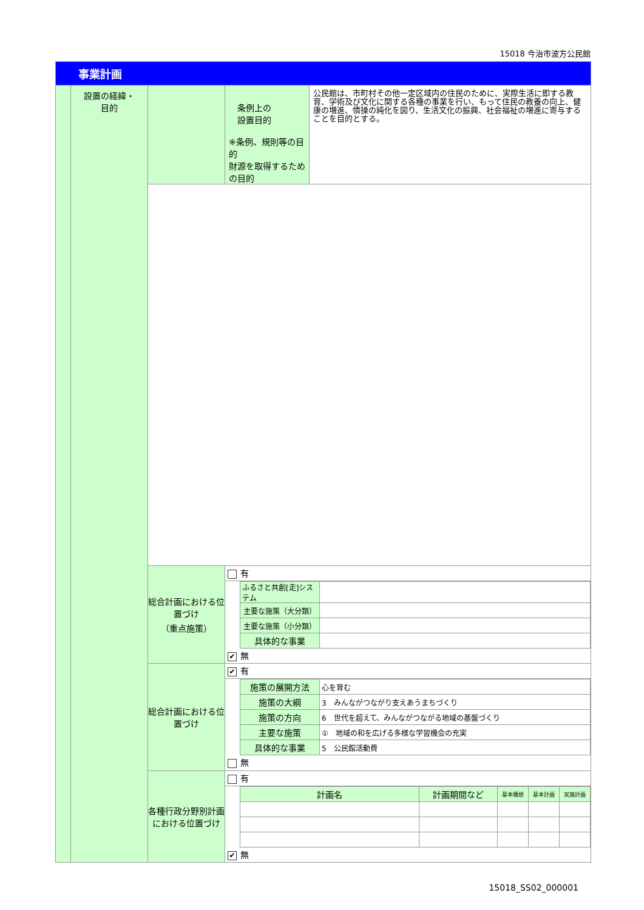15018 今治市波方公民館
| 事業計画 | | | | |
| | 設置の経緯・ 目的 | | 条例上の 設置目的 ※条例、規則等の目的 財源を取得するための目的 | 公民館は、市町村その他一定区域内の住民のために、実際生活に即する教育、学術及び文化に関する各種の事業を行い、もって住民の教養の向上、健康の増進、情操の純化を図り、生活文化の振興、社会福祉の増進に寄与することを目的とする。 |
| | | 総合計画における位置づけ （重点施策） | 有 / ふるさと共創[走]システム / / / 主要な施策（大分類） / / / 主要な施策（小分類） / / / 具体的な事業 / / ✔ 無 | |
| | | 総合計画における位置づけ | ✔ 有 / 施策の展開方法 / 心を育む / / 施策の大綱 / 3 みんながつながり支えあうまちづくり / / 施策の方向 / 6 世代を超えて、みんながつながる地域の基盤づくり / / 主要な施策 / ① 地域の和を広げる多様な学習機会の充実 / / 具体的な事業 / 5 公民館活動費 / 無 | |
| | | 各種行政分野別計画における位置づけ | 有 / 計画名 / 計画期間など / 基本構想 / 基本計画 / 実施計画 / ✔ 無 | |
15018_SS02_000001